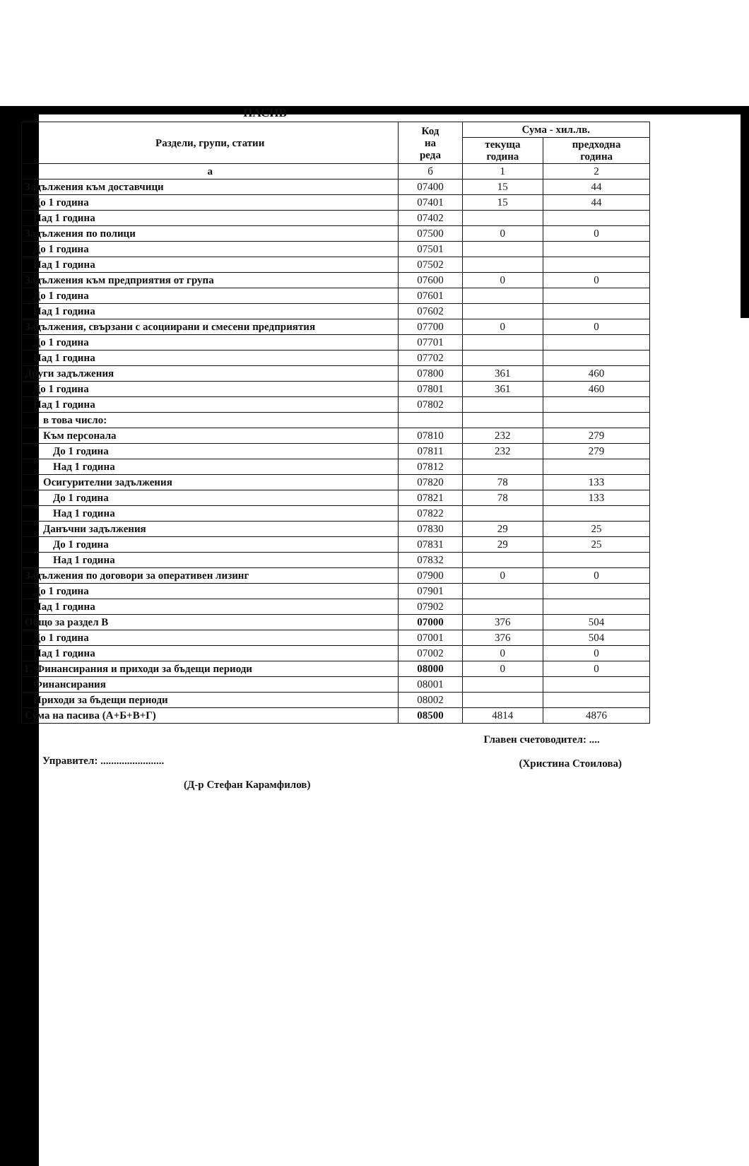ПАСИВ
| Раздели, групи, статии | Код на реда | Сума - хил.лв. | |
| --- | --- | --- | --- |
| | | текуща година | предходна година |
| а | б | 1 | 2 |
| Задължения към доставчици | 07400 | 15 | 44 |
| До 1 година | 07401 | 15 | 44 |
| Над 1 година | 07402 | | |
| Задължения по полици | 07500 | 0 | 0 |
| До 1 година | 07501 | | |
| Над 1 година | 07502 | | |
| Задължения към предприятия от група | 07600 | 0 | 0 |
| До 1 година | 07601 | | |
| Над 1 година | 07602 | | |
| Задължения, свързани с асоциирани и смесени предприятия | 07700 | 0 | 0 |
| До 1 година | 07701 | | |
| Над 1 година | 07702 | | |
| Други задължения | 07800 | 361 | 460 |
| До 1 година | 07801 | 361 | 460 |
| Над 1 година | 07802 | | |
| в това число: | | | |
| Към персонала | 07810 | 232 | 279 |
| До 1 година | 07811 | 232 | 279 |
| Над 1 година | 07812 | | |
| Осигурителни задължения | 07820 | 78 | 133 |
| До 1 година | 07821 | 78 | 133 |
| Над 1 година | 07822 | | |
| Данъчни задължения | 07830 | 29 | 25 |
| До 1 година | 07831 | 29 | 25 |
| Над 1 година | 07832 | | |
| Задължения по договори за оперативен лизинг | 07900 | 0 | 0 |
| До 1 година | 07901 | | |
| Над 1 година | 07902 | | |
| Общо за раздел В | 07000 | 376 | 504 |
| До 1 година | 07001 | 376 | 504 |
| Над 1 година | 07002 | 0 | 0 |
| Г. Финансирания и приходи за бъдещи периоди | 08000 | 0 | 0 |
| Финансирания | 08001 | | |
| Приходи за бъдещи периоди | 08002 | | |
| Сума на пасива (А+Б+В+Г) | 08500 | 4814 | 4876 |
Управител: ........................
(Д-р Стефан Карамфилов)
Главен счетоводител: ....
(Христина Стоилова)